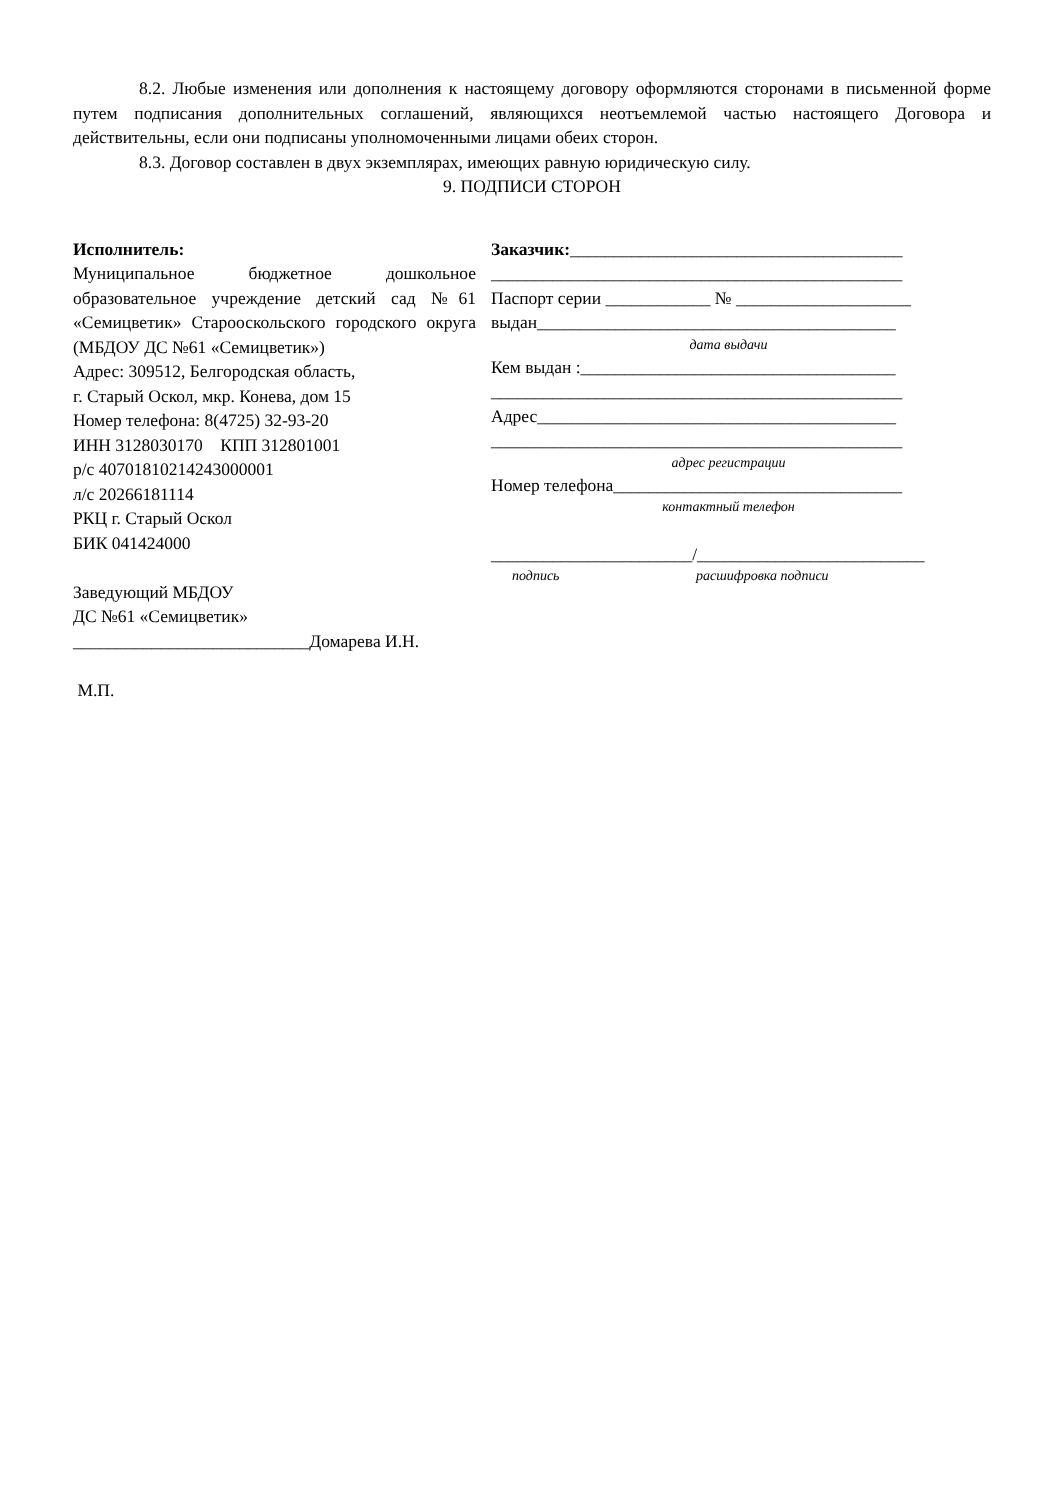8.2. Любые изменения или дополнения к настоящему договору оформляются сторонами в письменной форме путем подписания дополнительных соглашений, являющихся неотъемлемой частью настоящего Договора и действительны, если они подписаны уполномоченными лицами обеих сторон.
8.3. Договор составлен в двух экземплярах, имеющих равную юридическую силу.
9. ПОДПИСИ СТОРОН
Исполнитель:
Муниципальное бюджетное дошкольное образовательное учреждение детский сад №61 «Семицветик» Старооскольского городского округа (МБДОУ ДС №61 «Семицветик»)
Адрес: 309512, Белгородская область,
г. Старый Оскол, мкр. Конева, дом 15
Номер телефона: 8(4725) 32-93-20
ИНН 3128030170 КПП 312801001
р/с 40701810214243000001
л/с 20266181114
РКЦ г. Старый Оскол
БИК 041424000
Заведующий МБДОУ
ДС №61 «Семицветик»
___________________________Домарева И.Н.
М.П.
Заказчик:______________________________________
_______________________________________________
Паспорт серии ____________ № ____________________
выдан_________________________________________
дата выдачи
Кем выдан :____________________________________
_______________________________________________
Адрес_________________________________________
_______________________________________________
адрес регистрации
Номер телефона_________________________________
контактный телефон
_______________________/__________________________
подпись расшифровка подписи